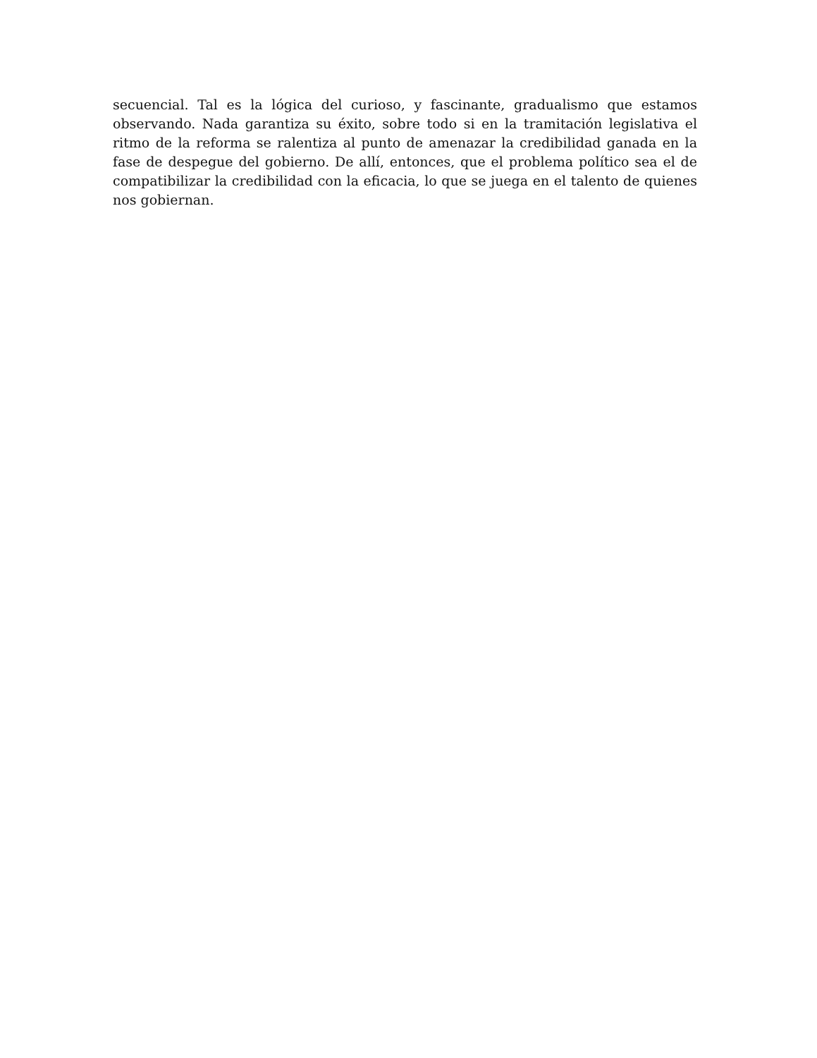secuencial. Tal es la lógica del curioso, y fascinante, gradualismo que estamos observando. Nada garantiza su éxito, sobre todo si en la tramitación legislativa el ritmo de la reforma se ralentiza al punto de amenazar la credibilidad ganada en la fase de despegue del gobierno. De allí, entonces, que el problema político sea el de compatibilizar la credibilidad con la eficacia, lo que se juega en el talento de quienes nos gobiernan.